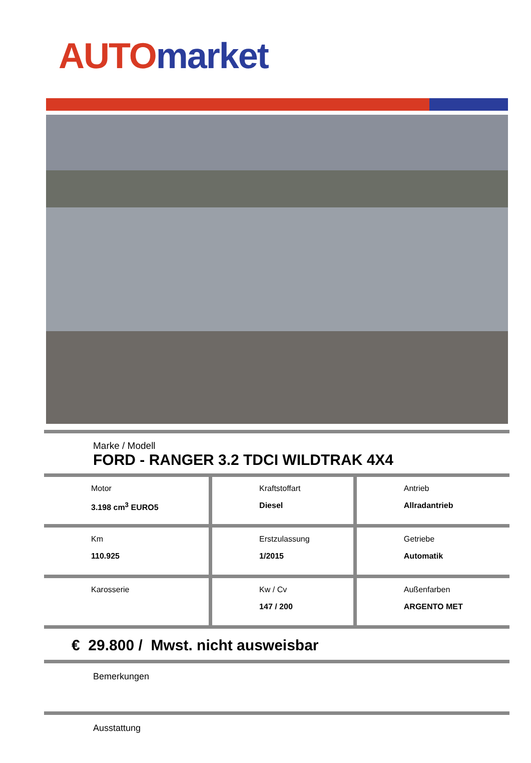AUTO market
Marke / Modell
FORD - RANGER 3.2 TDCI WILDTRAK 4X4
| Motor 3.198 cm<sup>3</sup> EURO5 | Kraftstoffart Diesel | Antrieb Allradantrieb |
| Km 110.925 | Erstzulassung 1/2015 | Getriebe Automatik |
| Karosserie | Kw / Cv 147 / 200 | Außenfarben ARGENTO MET |
€ 29.800 / Mwst. nicht ausweisbar
Bemerkungen
Ausstattung